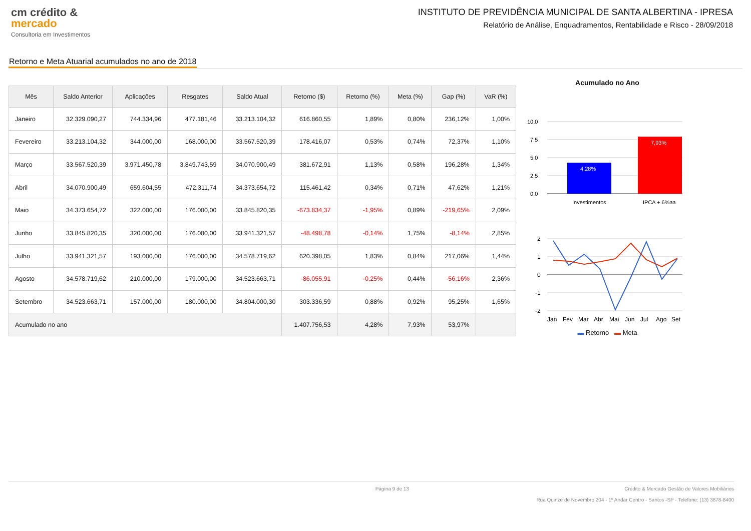cm crédito &
mercado
Consultoria em Investimentos
INSTITUTO DE PREVIDÊNCIA MUNICIPAL DE SANTA ALBERTINA - IPRESA
Relatório de Análise, Enquadramentos, Rentabilidade e Risco - 28/09/2018
Retorno e Meta Atuarial acumulados no ano de 2018
| Mês | Saldo Anterior | Aplicações | Resgates | Saldo Atual | Retorno ($) | Retorno (%) | Meta (%) | Gap (%) | VaR (%) |
| --- | --- | --- | --- | --- | --- | --- | --- | --- | --- |
| Janeiro | 32.329.090,27 | 744.334,96 | 477.181,46 | 33.213.104,32 | 616.860,55 | 1,89% | 0,80% | 236,12% | 1,00% |
| Fevereiro | 33.213.104,32 | 344.000,00 | 168.000,00 | 33.567.520,39 | 178.416,07 | 0,53% | 0,74% | 72,37% | 1,10% |
| Março | 33.567.520,39 | 3.971.450,78 | 3.849.743,59 | 34.070.900,49 | 381.672,91 | 1,13% | 0,58% | 196,28% | 1,34% |
| Abril | 34.070.900,49 | 659.604,55 | 472.311,74 | 34.373.654,72 | 115.461,42 | 0,34% | 0,71% | 47,62% | 1,21% |
| Maio | 34.373.654,72 | 322.000,00 | 176.000,00 | 33.845.820,35 | -673.834,37 | -1,95% | 0,89% | -219,65% | 2,09% |
| Junho | 33.845.820,35 | 320.000,00 | 176.000,00 | 33.941.321,57 | -48.498,78 | -0,14% | 1,75% | -8,14% | 2,85% |
| Julho | 33.941.321,57 | 193.000,00 | 176.000,00 | 34.578.719,62 | 620.398,05 | 1,83% | 0,84% | 217,06% | 1,44% |
| Agosto | 34.578.719,62 | 210.000,00 | 179.000,00 | 34.523.663,71 | -86.055,91 | -0,25% | 0,44% | -56,16% | 2,36% |
| Setembro | 34.523.663,71 | 157.000,00 | 180.000,00 | 34.804.000,30 | 303.336,59 | 0,88% | 0,92% | 95,25% | 1,65% |
| Acumulado no ano | | | | | 1.407.756,53 | 4,28% | 7,93% | 53,97% | |
Acumulado no Ano
10,0
7,5
5,0
2,5
0,0
4,28%
7,93%
Investimentos
IPCA + 6%aa
2
1
0
-1
-2
Jan
Fev
Mar
Abr
Mai
Jun
Jul
Ago
Set
▬ Retorno ▬ Meta
Página 9 de 13 Crédito & Mercado Gestão de Valores Mobiliários
Rua Quinze de Novembro 204 - 1º Andar Centro - Santos -SP - Telefone: (13) 3878-8400